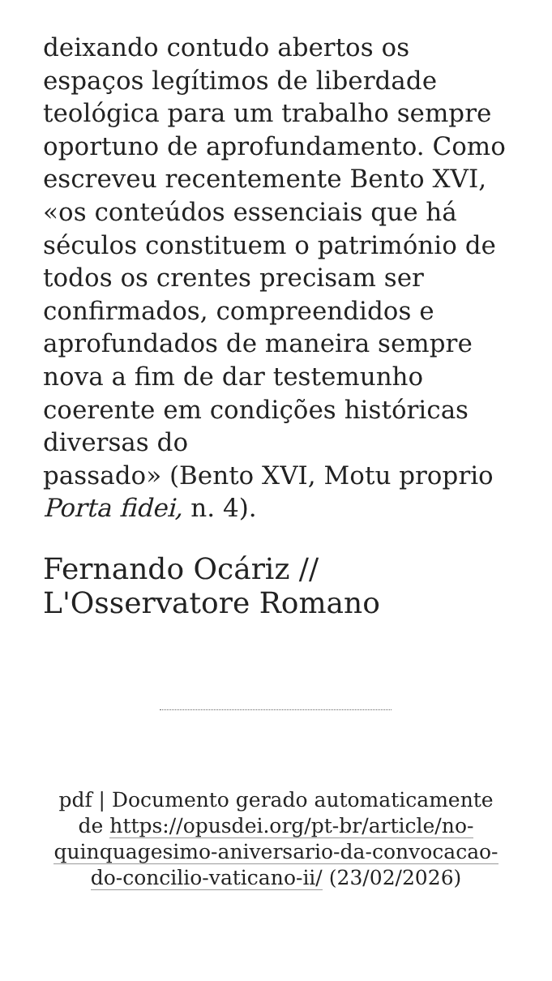deixando contudo abertos os espaços legítimos de liberdade teológica para um trabalho sempre oportuno de aprofundamento. Como escreveu recentemente Bento XVI, «os conteúdos essenciais que há séculos constituem o património de todos os crentes precisam ser confirmados, compreendidos e aprofundados de maneira sempre nova a fim de dar testemunho coerente em condições históricas diversas do
passado» (Bento XVI, Motu proprio Porta fidei, n. 4).
Fernando Ocáriz //
L'Osservatore Romano
pdf | Documento gerado automaticamente de https://opusdei.org/pt-br/article/no-quinquagesimo-aniversario-da-convocacao-do-concilio-vaticano-ii/ (23/02/2026)